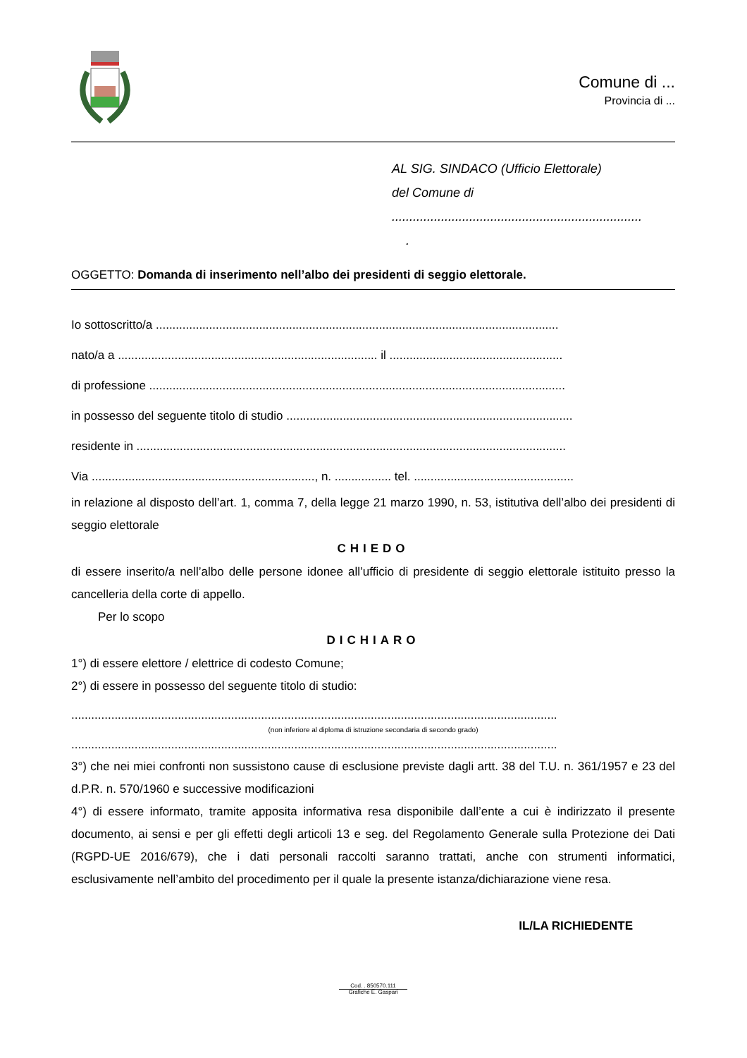Comune di ...
Provincia di ...
AL SIG. SINDACO (Ufficio Elettorale)
del Comune di
.......................................................................
.
OGGETTO: Domanda di inserimento nell’albo dei presidenti di seggio elettorale.
Io sottoscritto/a .........................................................................................................................
nato/a a .............................................................................. il ....................................................
di professione .............................................................................................................................
in possesso del seguente titolo di studio ......................................................................................
residente in .................................................................................................................................
Via ..................................................................., n. ................. tel. ................................................
in relazione al disposto dell’art. 1, comma 7, della legge 21 marzo 1990, n. 53, istitutiva dell’albo dei presidenti di seggio elettorale
CHIEDO
di essere inserito/a nell’albo delle persone idonee all’ufficio di presidente di seggio elettorale istituito presso la cancelleria della corte di appello.
Per lo scopo
DICHIARO
1°) di essere elettore / elettrice di codesto Comune;
2°) di essere in possesso del seguente titolo di studio:
..................................................................................................................................................
(non inferiore al diploma di istruzione secondaria di secondo grado)
..................................................................................................................................................
3°) che nei miei confronti non sussistono cause di esclusione previste dagli artt. 38 del T.U. n. 361/1957 e 23 del d.P.R. n. 570/1960 e successive modificazioni
4°) di essere informato, tramite apposita informativa resa disponibile dall’ente a cui è indirizzato il presente documento, ai sensi e per gli effetti degli articoli 13 e seg. del Regolamento Generale sulla Protezione dei Dati (RGPD-UE 2016/679), che i dati personali raccolti saranno trattati, anche con strumenti informatici, esclusivamente nell’ambito del procedimento per il quale la presente istanza/dichiarazione viene resa.
IL/LA RICHIEDENTE
Cod. . 850570.111
Grafiche E. Gaspari